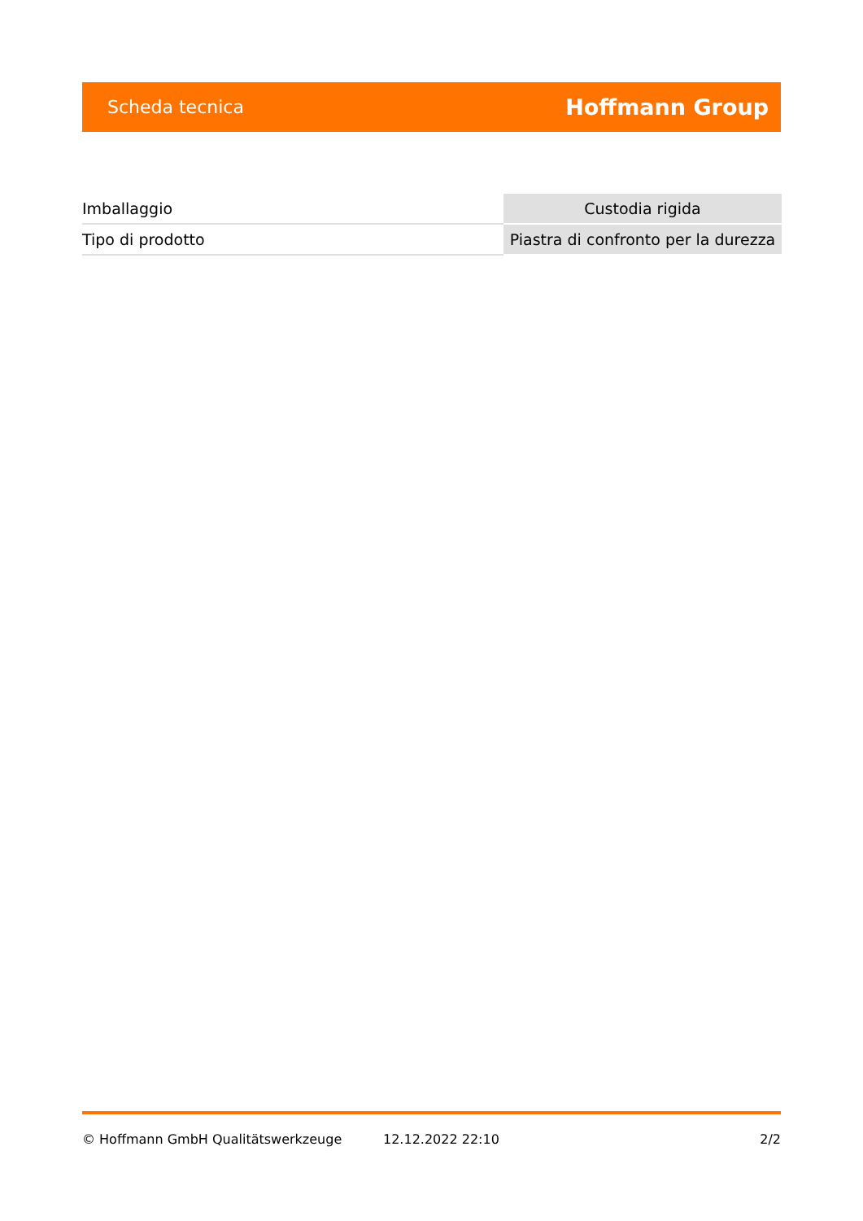Scheda tecnica Hoffmann Group
| Imballaggio | Custodia rigida |
| Tipo di prodotto | Piastra di confronto per la durezza |
© Hoffmann GmbH Qualitätswerkzeuge 12.12.2022 22:10 2/2